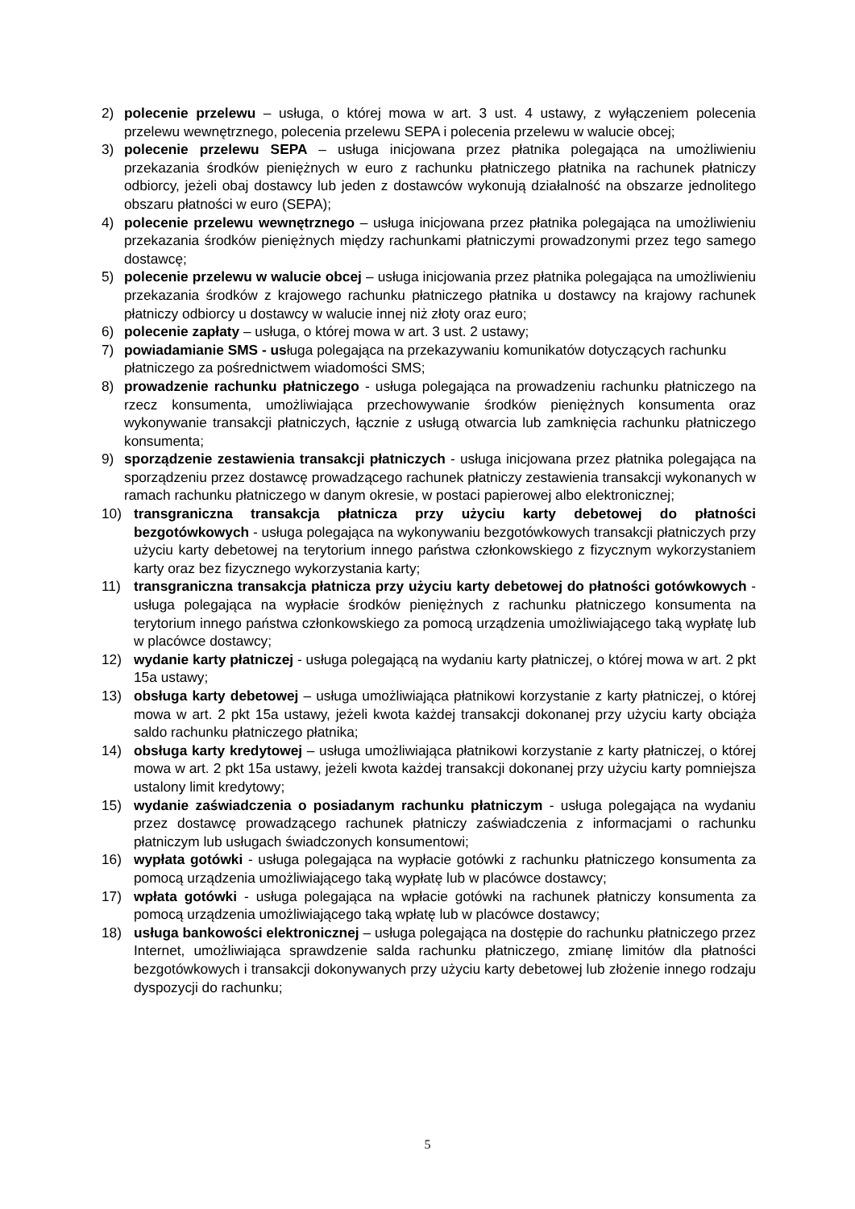2) polecenie przelewu – usługa, o której mowa w art. 3 ust. 4 ustawy, z wyłączeniem polecenia przelewu wewnętrznego, polecenia przelewu SEPA i polecenia przelewu w walucie obcej;
3) polecenie przelewu SEPA – usługa inicjowana przez płatnika polegająca na umożliwieniu przekazania środków pieniężnych w euro z rachunku płatniczego płatnika na rachunek płatniczy odbiorcy, jeżeli obaj dostawcy lub jeden z dostawców wykonują działalność na obszarze jednolitego obszaru płatności w euro (SEPA);
4) polecenie przelewu wewnętrznego – usługa inicjowana przez płatnika polegająca na umożliwieniu przekazania środków pieniężnych między rachunkami płatniczymi prowadzonymi przez tego samego dostawcę;
5) polecenie przelewu w walucie obcej – usługa inicjowania przez płatnika polegająca na umożliwieniu przekazania środków z krajowego rachunku płatniczego płatnika u dostawcy na krajowy rachunek płatniczy odbiorcy u dostawcy w walucie innej niż złoty oraz euro;
6) polecenie zapłaty – usługa, o której mowa w art. 3 ust. 2 ustawy;
7) powiadamianie SMS - usługa polegająca na przekazywaniu komunikatów dotyczących rachunku płatniczego za pośrednictwem wiadomości SMS;
8) prowadzenie rachunku płatniczego - usługa polegająca na prowadzeniu rachunku płatniczego na rzecz konsumenta, umożliwiająca przechowywanie środków pieniężnych konsumenta oraz wykonywanie transakcji płatniczych, łącznie z usługą otwarcia lub zamknięcia rachunku płatniczego konsumenta;
9) sporządzenie zestawienia transakcji płatniczych - usługa inicjowana przez płatnika polegająca na sporządzeniu przez dostawcę prowadzącego rachunek płatniczy zestawienia transakcji wykonanych w ramach rachunku płatniczego w danym okresie, w postaci papierowej albo elektronicznej;
10) transgraniczna transakcja płatnicza przy użyciu karty debetowej do płatności bezgotówkowych - usługa polegająca na wykonywaniu bezgotówkowych transakcji płatniczych przy użyciu karty debetowej na terytorium innego państwa członkowskiego z fizycznym wykorzystaniem karty oraz bez fizycznego wykorzystania karty;
11) transgraniczna transakcja płatnicza przy użyciu karty debetowej do płatności gotówkowych - usługa polegająca na wypłacie środków pieniężnych z rachunku płatniczego konsumenta na terytorium innego państwa członkowskiego za pomocą urządzenia umożliwiającego taką wypłatę lub w placówce dostawcy;
12) wydanie karty płatniczej - usługa polegającą na wydaniu karty płatniczej, o której mowa w art. 2 pkt 15a ustawy;
13) obsługa karty debetowej – usługa umożliwiająca płatnikowi korzystanie z karty płatniczej, o której mowa w art. 2 pkt 15a ustawy, jeżeli kwota każdej transakcji dokonanej przy użyciu karty obciąża saldo rachunku płatniczego płatnika;
14) obsługa karty kredytowej – usługa umożliwiająca płatnikowi korzystanie z karty płatniczej, o której mowa w art. 2 pkt 15a ustawy, jeżeli kwota każdej transakcji dokonanej przy użyciu karty pomniejsza ustalony limit kredytowy;
15) wydanie zaświadczenia o posiadanym rachunku płatniczym - usługa polegająca na wydaniu przez dostawcę prowadzącego rachunek płatniczy zaświadczenia z informacjami o rachunku płatniczym lub usługach świadczonych konsumentowi;
16) wypłata gotówki - usługa polegająca na wypłacie gotówki z rachunku płatniczego konsumenta za pomocą urządzenia umożliwiającego taką wypłatę lub w placówce dostawcy;
17) wpłata gotówki - usługa polegająca na wpłacie gotówki na rachunek płatniczy konsumenta za pomocą urządzenia umożliwiającego taką wpłatę lub w placówce dostawcy;
18) usługa bankowości elektronicznej – usługa polegająca na dostępie do rachunku płatniczego przez Internet, umożliwiająca sprawdzenie salda rachunku płatniczego, zmianę limitów dla płatności bezgotówkowych i transakcji dokonywanych przy użyciu karty debetowej lub złożenie innego rodzaju dyspozycji do rachunku;
5